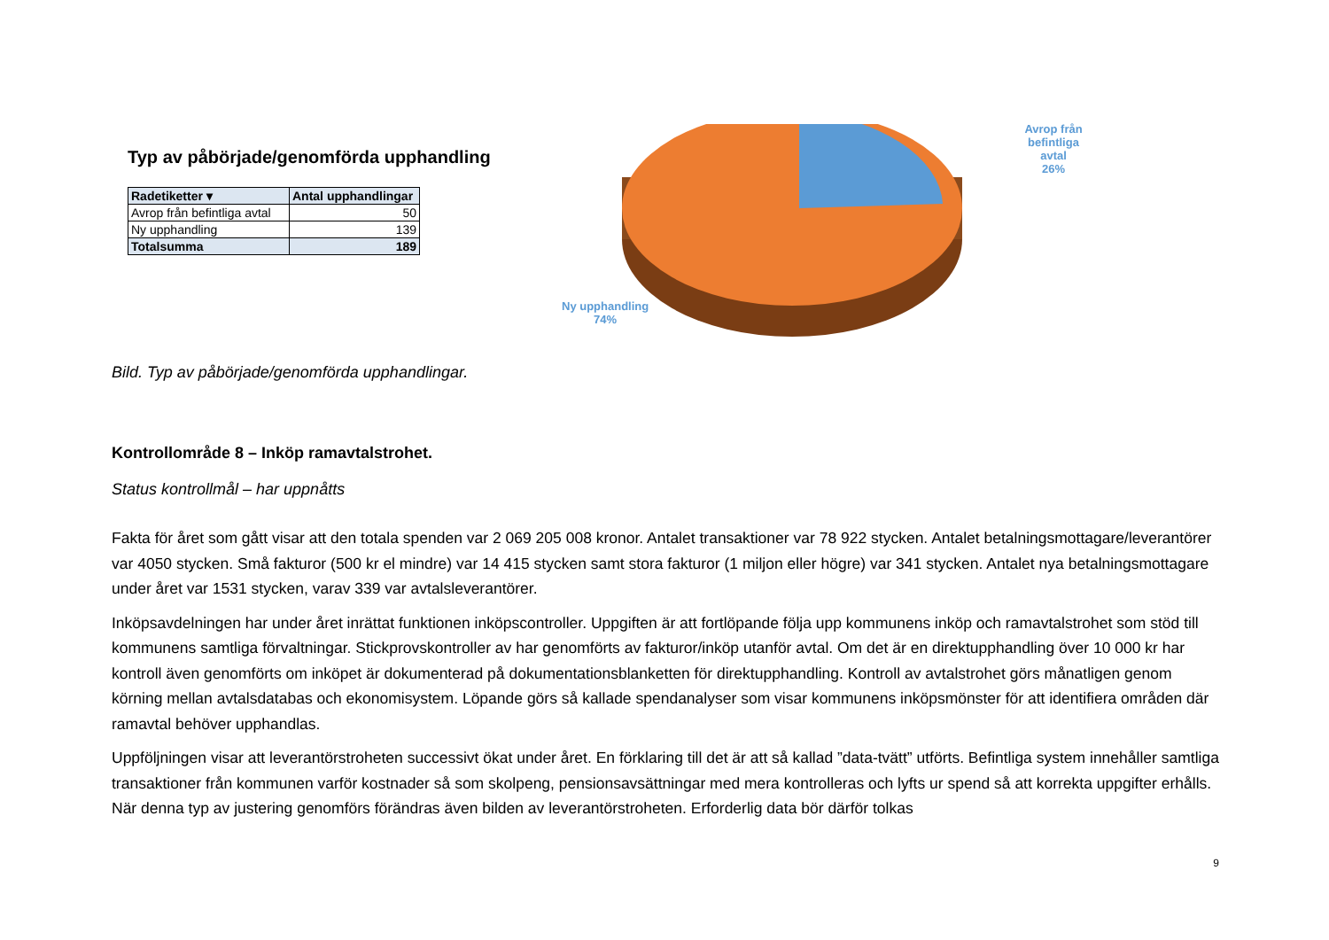Typ av påbörjade/genomförda upphandling
| Radetiketter ▾ | Antal upphandlingar |
| --- | --- |
| Avrop från befintliga avtal | 50 |
| Ny upphandling | 139 |
| Totalsumma | 189 |
Avrop från befintliga
avtal
26%
Ny upphandling
74%
Bild. Typ av påbörjade/genomförda upphandlingar.
Kontrollområde 8 – Inköp ramavtalstrohet.
Status kontrollmål – har uppnåtts
Fakta för året som gått visar att den totala spenden var 2 069 205 008 kronor. Antalet transaktioner var 78 922 stycken. Antalet betalningsmottagare/leverantörer var 4050 stycken. Små fakturor (500 kr el mindre) var 14 415 stycken samt stora fakturor (1 miljon eller högre) var 341 stycken. Antalet nya betalningsmottagare under året var 1531 stycken, varav 339 var avtalsleverantörer.
Inköpsavdelningen har under året inrättat funktionen inköpscontroller. Uppgiften är att fortlöpande följa upp kommunens inköp och ramavtalstrohet som stöd till kommunens samtliga förvaltningar. Stickprovskontroller av har genomförts av fakturor/inköp utanför avtal. Om det är en direktupphandling över 10 000 kr har kontroll även genomförts om inköpet är dokumenterad på dokumentationsblanketten för direktupphandling. Kontroll av avtalstrohet görs månatligen genom körning mellan avtalsdatabas och ekonomisystem. Löpande görs så kallade spendanalyser som visar kommunens inköpsmönster för att identifiera områden där ramavtal behöver upphandlas.
Uppföljningen visar att leverantörstroheten successivt ökat under året. En förklaring till det är att så kallad ”data-tvätt” utförts. Befintliga system innehåller samtliga transaktioner från kommunen varför kostnader så som skolpeng, pensionsavsättningar med mera kontrolleras och lyfts ur spend så att korrekta uppgifter erhålls. När denna typ av justering genomförs förändras även bilden av leverantörstroheten. Erforderlig data bör därför tolkas
9